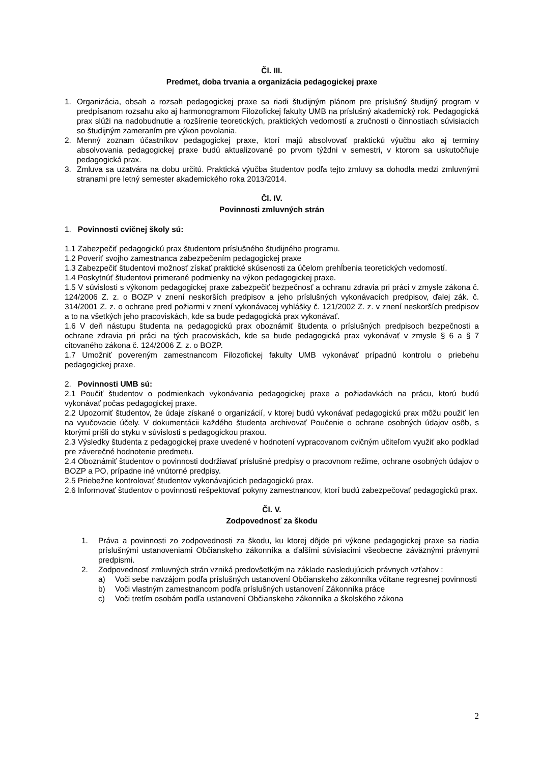Čl. III.
Predmet, doba trvania a organizácia pedagogickej praxe
1. Organizácia, obsah a rozsah pedagogickej praxe sa riadi študijným plánom pre príslušný študijný program v predpísanom rozsahu ako aj harmonogramom Filozofickej fakulty UMB na príslušný akademický rok. Pedagogická prax slúži na nadobudnutie a rozšírenie teoretických, praktických vedomostí a zručnosti o činnostiach súvisiacich so študijným zameraním pre výkon povolania.
2. Menný zoznam účastníkov pedagogickej praxe, ktorí majú absolvovať praktickú výučbu ako aj termíny absolvovania pedagogickej praxe budú aktualizované po prvom týždni v semestri, v ktorom sa uskutočňuje pedagogická prax.
3. Zmluva sa uzatvára na dobu určitú. Praktická výučba študentov podľa tejto zmluvy sa dohodla medzi zmluvnými stranami pre letný semester akademického roka 2013/2014.
Čl. IV.
Povinnosti zmluvných strán
1. Povinnosti cvičnej školy sú:
1.1 Zabezpečiť pedagogickú prax študentom príslušného študijného programu.
1.2 Poveriť svojho zamestnanca zabezpečením pedagogickej praxe
1.3 Zabezpečiť študentovi možnosť získať praktické skúsenosti za účelom prehĺbenia teoretických vedomostí.
1.4 Poskytnúť študentovi primerané podmienky na výkon pedagogickej praxe.
1.5 V súvislosti s výkonom pedagogickej praxe zabezpečiť bezpečnosť a ochranu zdravia pri práci v zmysle zákona č. 124/2006 Z. z. o BOZP v znení neskorších predpisov a jeho príslušných vykonávacích predpisov, ďalej zák. č. 314/2001 Z. z. o ochrane pred požiarmi v znení vykonávacej vyhlášky č. 121/2002 Z. z. v znení neskorších predpisov a to na všetkých jeho pracoviskách, kde sa bude pedagogická prax vykonávať.
1.6 V deň nástupu študenta na pedagogickú prax oboznámiť študenta o príslušných predpisoch bezpečnosti a ochrane zdravia pri práci na tých pracoviskách, kde sa bude pedagogická prax vykonávať v zmysle § 6 a § 7 citovaného zákona č. 124/2006 Z. z. o BOZP.
1.7 Umožniť povereným zamestnancom Filozofickej fakulty UMB vykonávať prípadnú kontrolu o priebehu pedagogickej praxe.
2. Povinnosti UMB sú:
2.1 Poučiť študentov o podmienkach vykonávania pedagogickej praxe a požiadavkách na prácu, ktorú budú vykonávať počas pedagogickej praxe.
2.2 Upozorniť študentov, že údaje získané o organizácií, v ktorej budú vykonávať pedagogickú prax môžu použiť len na vyučovacie účely. V dokumentácii každého študenta archivovať Poučenie o ochrane osobných údajov osôb, s ktorými prišli do styku v súvislosti s pedagogickou praxou.
2.3 Výsledky študenta z pedagogickej praxe uvedené v hodnotení vypracovanom cvičným učiteľom využiť ako podklad pre záverečné hodnotenie predmetu.
2.4 Oboznámiť študentov o povinnosti dodržiavať príslušné predpisy o pracovnom režime, ochrane osobných údajov o BOZP a PO, prípadne iné vnútorné predpisy.
2.5 Priebežne kontrolovať študentov vykonávajúcich pedagogickú prax.
2.6 Informovať študentov o povinnosti rešpektovať pokyny zamestnancov, ktorí budú zabezpečovať pedagogickú prax.
Čl. V.
Zodpovednosť za škodu
1. Práva a povinnosti zo zodpovednosti za škodu, ku ktorej dôjde pri výkone pedagogickej praxe sa riadia príslušnými ustanoveniami Občianskeho zákonníka a ďalšími súvisiacimi všeobecne záväznými právnymi predpismi.
2. Zodpovednosť zmluvných strán vzniká predovšetkým na základe nasledujúcich právnych vzťahov :
a) Voči sebe navzájom podľa príslušných ustanovení Občianskeho zákonníka včítane regresnej povinnosti
b) Voči vlastným zamestnancom podľa príslušných ustanovení Zákonníka práce
c) Voči tretím osobám podľa ustanovení Občianskeho zákonníka a školského zákona
2